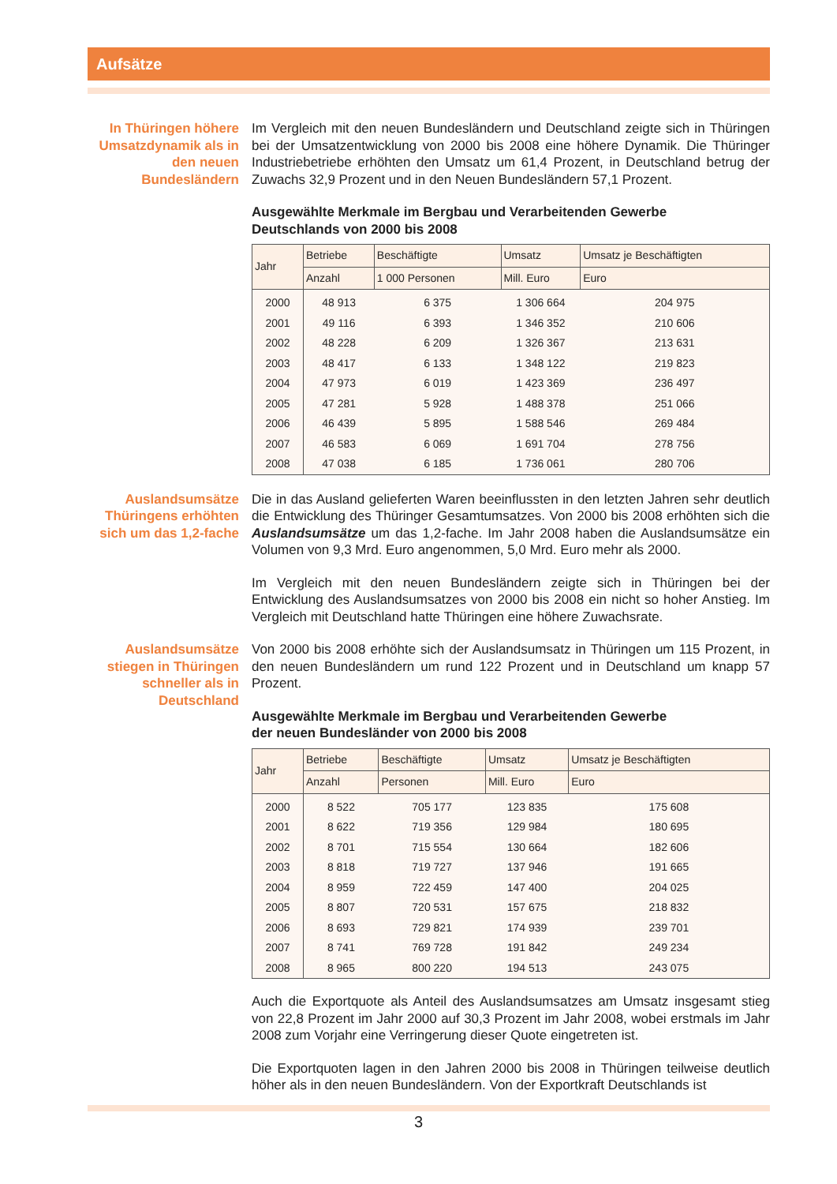Aufsätze
In Thüringen höhere Umsatzdynamik als in den neuen Bundesländern
Im Vergleich mit den neuen Bundesländern und Deutschland zeigte sich in Thüringen bei der Umsatzentwicklung von 2000 bis 2008 eine höhere Dynamik. Die Thüringer Industriebetriebe erhöhten den Umsatz um 61,4 Prozent, in Deutschland betrug der Zuwachs 32,9 Prozent und in den Neuen Bundesländern 57,1 Prozent.
Ausgewählte Merkmale im Bergbau und Verarbeitenden Gewerbe
Deutschlands von 2000 bis 2008
| Jahr | Betriebe | Beschäftigte | Umsatz | Umsatz je Beschäftigten |
| --- | --- | --- | --- | --- |
| | Anzahl | 1 000 Personen | Mill. Euro | Euro |
| 2000 | 48 913 | 6 375 | 1 306 664 | 204 975 |
| 2001 | 49 116 | 6 393 | 1 346 352 | 210 606 |
| 2002 | 48 228 | 6 209 | 1 326 367 | 213 631 |
| 2003 | 48 417 | 6 133 | 1 348 122 | 219 823 |
| 2004 | 47 973 | 6 019 | 1 423 369 | 236 497 |
| 2005 | 47 281 | 5 928 | 1 488 378 | 251 066 |
| 2006 | 46 439 | 5 895 | 1 588 546 | 269 484 |
| 2007 | 46 583 | 6 069 | 1 691 704 | 278 756 |
| 2008 | 47 038 | 6 185 | 1 736 061 | 280 706 |
Auslandsumsätze Thüringens erhöhten sich um das 1,2-fache
Die in das Ausland gelieferten Waren beeinflussten in den letzten Jahren sehr deutlich die Entwicklung des Thüringer Gesamtumsatzes. Von 2000 bis 2008 erhöhten sich die Auslandsumsätze um das 1,2-fache. Im Jahr 2008 haben die Auslandsumsätze ein Volumen von 9,3 Mrd. Euro angenommen, 5,0 Mrd. Euro mehr als 2000.
Im Vergleich mit den neuen Bundesländern zeigte sich in Thüringen bei der Entwicklung des Auslandsumsatzes von 2000 bis 2008 ein nicht so hoher Anstieg. Im Vergleich mit Deutschland hatte Thüringen eine höhere Zuwachsrate.
Auslandsumsätze stiegen in Thüringen schneller als in Deutschland
Von 2000 bis 2008 erhöhte sich der Auslandsumsatz in Thüringen um 115 Prozent, in den neuen Bundesländern um rund 122 Prozent und in Deutschland um knapp 57 Prozent.
Ausgewählte Merkmale im Bergbau und Verarbeitenden Gewerbe
der neuen Bundesländer von 2000 bis 2008
| Jahr | Betriebe | Beschäftigte | Umsatz | Umsatz je Beschäftigten |
| --- | --- | --- | --- | --- |
| | Anzahl | Personen | Mill. Euro | Euro |
| 2000 | 8 522 | 705 177 | 123 835 | 175 608 |
| 2001 | 8 622 | 719 356 | 129 984 | 180 695 |
| 2002 | 8 701 | 715 554 | 130 664 | 182 606 |
| 2003 | 8 818 | 719 727 | 137 946 | 191 665 |
| 2004 | 8 959 | 722 459 | 147 400 | 204 025 |
| 2005 | 8 807 | 720 531 | 157 675 | 218 832 |
| 2006 | 8 693 | 729 821 | 174 939 | 239 701 |
| 2007 | 8 741 | 769 728 | 191 842 | 249 234 |
| 2008 | 8 965 | 800 220 | 194 513 | 243 075 |
Auch die Exportquote als Anteil des Auslandsumsatzes am Umsatz insgesamt stieg von 22,8 Prozent im Jahr 2000 auf 30,3 Prozent im Jahr 2008, wobei erstmals im Jahr 2008 zum Vorjahr eine Verringerung dieser Quote eingetreten ist.
Die Exportquoten lagen in den Jahren 2000 bis 2008 in Thüringen teilweise deutlich höher als in den neuen Bundesländern. Von der Exportkraft Deutschlands ist
3